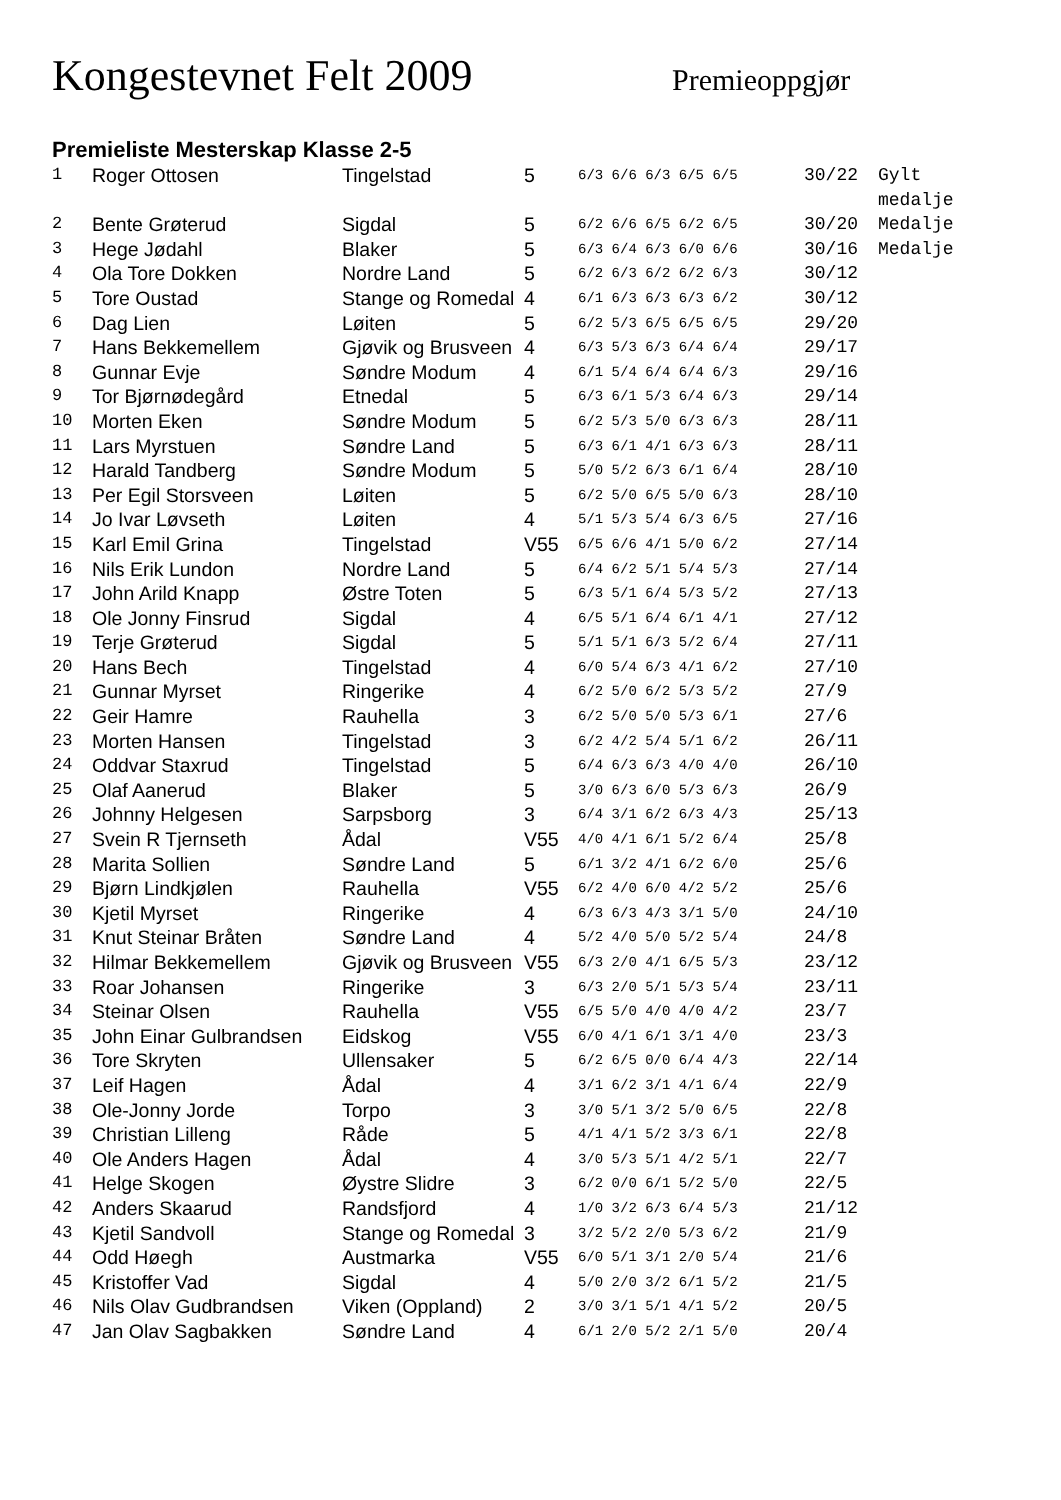Kongestevnet Felt 2009
Premieoppgjør
Premieliste Mesterskap Klasse 2-5
| 1 | Roger Ottosen | Tingelstad | 5 | 6/3 6/6 6/3 6/5 6/5 | 30/22 | Gylt medalje |
| 2 | Bente Grøterud | Sigdal | 5 | 6/2 6/6 6/5 6/2 6/5 | 30/20 | Medalje |
| 3 | Hege Jødahl | Blaker | 5 | 6/3 6/4 6/3 6/0 6/6 | 30/16 | Medalje |
| 4 | Ola Tore Dokken | Nordre Land | 5 | 6/2 6/3 6/2 6/2 6/3 | 30/12 | |
| 5 | Tore Oustad | Stange og Romedal | 4 | 6/1 6/3 6/3 6/3 6/2 | 30/12 | |
| 6 | Dag Lien | Løiten | 5 | 6/2 5/3 6/5 6/5 6/5 | 29/20 | |
| 7 | Hans Bekkemellem | Gjøvik og Brusveen | 4 | 6/3 5/3 6/3 6/4 6/4 | 29/17 | |
| 8 | Gunnar Evje | Søndre Modum | 4 | 6/1 5/4 6/4 6/4 6/3 | 29/16 | |
| 9 | Tor Bjørnødegård | Etnedal | 5 | 6/3 6/1 5/3 6/4 6/3 | 29/14 | |
| 10 | Morten Eken | Søndre Modum | 5 | 6/2 5/3 5/0 6/3 6/3 | 28/11 | |
| 11 | Lars Myrstuen | Søndre Land | 5 | 6/3 6/1 4/1 6/3 6/3 | 28/11 | |
| 12 | Harald Tandberg | Søndre Modum | 5 | 5/0 5/2 6/3 6/1 6/4 | 28/10 | |
| 13 | Per Egil Storsveen | Løiten | 5 | 6/2 5/0 6/5 5/0 6/3 | 28/10 | |
| 14 | Jo Ivar Løvseth | Løiten | 4 | 5/1 5/3 5/4 6/3 6/5 | 27/16 | |
| 15 | Karl Emil Grina | Tingelstad | V55 | 6/5 6/6 4/1 5/0 6/2 | 27/14 | |
| 16 | Nils Erik Lundon | Nordre Land | 5 | 6/4 6/2 5/1 5/4 5/3 | 27/14 | |
| 17 | John Arild Knapp | Østre Toten | 5 | 6/3 5/1 6/4 5/3 5/2 | 27/13 | |
| 18 | Ole Jonny Finsrud | Sigdal | 4 | 6/5 5/1 6/4 6/1 4/1 | 27/12 | |
| 19 | Terje Grøterud | Sigdal | 5 | 5/1 5/1 6/3 5/2 6/4 | 27/11 | |
| 20 | Hans Bech | Tingelstad | 4 | 6/0 5/4 6/3 4/1 6/2 | 27/10 | |
| 21 | Gunnar Myrset | Ringerike | 4 | 6/2 5/0 6/2 5/3 5/2 | 27/9 | |
| 22 | Geir Hamre | Rauhella | 3 | 6/2 5/0 5/0 5/3 6/1 | 27/6 | |
| 23 | Morten Hansen | Tingelstad | 3 | 6/2 4/2 5/4 5/1 6/2 | 26/11 | |
| 24 | Oddvar Staxrud | Tingelstad | 5 | 6/4 6/3 6/3 4/0 4/0 | 26/10 | |
| 25 | Olaf Aanerud | Blaker | 5 | 3/0 6/3 6/0 5/3 6/3 | 26/9 | |
| 26 | Johnny Helgesen | Sarpsborg | 3 | 6/4 3/1 6/2 6/3 4/3 | 25/13 | |
| 27 | Svein R Tjernseth | Ådal | V55 | 4/0 4/1 6/1 5/2 6/4 | 25/8 | |
| 28 | Marita Sollien | Søndre Land | 5 | 6/1 3/2 4/1 6/2 6/0 | 25/6 | |
| 29 | Bjørn Lindkjølen | Rauhella | V55 | 6/2 4/0 6/0 4/2 5/2 | 25/6 | |
| 30 | Kjetil Myrset | Ringerike | 4 | 6/3 6/3 4/3 3/1 5/0 | 24/10 | |
| 31 | Knut Steinar Bråten | Søndre Land | 4 | 5/2 4/0 5/0 5/2 5/4 | 24/8 | |
| 32 | Hilmar Bekkemellem | Gjøvik og Brusveen | V55 | 6/3 2/0 4/1 6/5 5/3 | 23/12 | |
| 33 | Roar Johansen | Ringerike | 3 | 6/3 2/0 5/1 5/3 5/4 | 23/11 | |
| 34 | Steinar Olsen | Rauhella | V55 | 6/5 5/0 4/0 4/0 4/2 | 23/7 | |
| 35 | John Einar Gulbrandsen | Eidskog | V55 | 6/0 4/1 6/1 3/1 4/0 | 23/3 | |
| 36 | Tore Skryten | Ullensaker | 5 | 6/2 6/5 0/0 6/4 4/3 | 22/14 | |
| 37 | Leif Hagen | Ådal | 4 | 3/1 6/2 3/1 4/1 6/4 | 22/9 | |
| 38 | Ole-Jonny Jorde | Torpo | 3 | 3/0 5/1 3/2 5/0 6/5 | 22/8 | |
| 39 | Christian Lilleng | Råde | 5 | 4/1 4/1 5/2 3/3 6/1 | 22/8 | |
| 40 | Ole Anders Hagen | Ådal | 4 | 3/0 5/3 5/1 4/2 5/1 | 22/7 | |
| 41 | Helge Skogen | Øystre Slidre | 3 | 6/2 0/0 6/1 5/2 5/0 | 22/5 | |
| 42 | Anders Skaarud | Randsfjord | 4 | 1/0 3/2 6/3 6/4 5/3 | 21/12 | |
| 43 | Kjetil Sandvoll | Stange og Romedal | 3 | 3/2 5/2 2/0 5/3 6/2 | 21/9 | |
| 44 | Odd Høegh | Austmarka | V55 | 6/0 5/1 3/1 2/0 5/4 | 21/6 | |
| 45 | Kristoffer Vad | Sigdal | 4 | 5/0 2/0 3/2 6/1 5/2 | 21/5 | |
| 46 | Nils Olav Gudbrandsen | Viken (Oppland) | 2 | 3/0 3/1 5/1 4/1 5/2 | 20/5 | |
| 47 | Jan Olav Sagbakken | Søndre Land | 4 | 6/1 2/0 5/2 2/1 5/0 | 20/4 | |